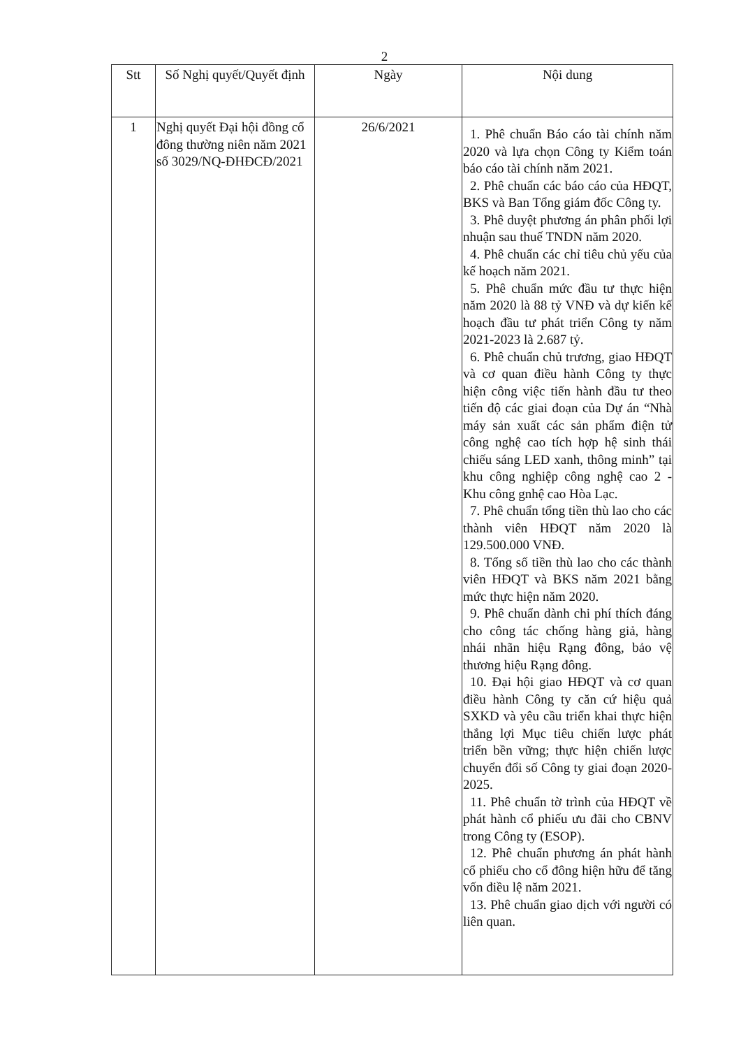2
| Stt | Số Nghị quyết/Quyết định | Ngày | Nội dung |
| --- | --- | --- | --- |
| 1 | Nghị quyết Đại hội đồng cổ đông thường niên năm 2021 số 3029/NQ-ĐHĐCĐ/2021 | 26/6/2021 | 1. Phê chuẩn Báo cáo tài chính năm 2020 và lựa chọn Công ty Kiểm toán báo cáo tài chính năm 2021. 2. Phê chuẩn các báo cáo của HĐQT, BKS và Ban Tổng giám đốc Công ty. 3. Phê duyệt phương án phân phối lợi nhuận sau thuế TNDN năm 2020. 4. Phê chuẩn các chỉ tiêu chủ yếu của kế hoạch năm 2021. 5. Phê chuẩn mức đầu tư thực hiện năm 2020 là 88 tỷ VNĐ và dự kiến kế hoạch đầu tư phát triển Công ty năm 2021-2023 là 2.687 tỷ. 6. Phê chuẩn chủ trương, giao HĐQT và cơ quan điều hành Công ty thực hiện công việc tiến hành đầu tư theo tiến độ các giai đoạn của Dự án “Nhà máy sản xuất các sản phẩm điện tử công nghệ cao tích hợp hệ sinh thái chiếu sáng LED xanh, thông minh” tại khu công nghiệp công nghệ cao 2 - Khu công gnhệ cao Hòa Lạc. 7. Phê chuẩn tổng tiền thù lao cho các thành viên HĐQT năm 2020 là 129.500.000 VNĐ. 8. Tổng số tiền thù lao cho các thành viên HĐQT và BKS năm 2021 bằng mức thực hiện năm 2020. 9. Phê chuẩn dành chi phí thích đáng cho công tác chống hàng giả, hàng nhái nhãn hiệu Rạng đông, bảo vệ thương hiệu Rạng đông. 10. Đại hội giao HĐQT và cơ quan điều hành Công ty căn cứ hiệu quả SXKD và yêu cầu triển khai thực hiện thắng lợi Mục tiêu chiến lược phát triển bền vững; thực hiện chiến lược chuyển đổi số Công ty giai đoạn 2020-2025. 11. Phê chuẩn tờ trình của HĐQT về phát hành cổ phiếu ưu đãi cho CBNV trong Công ty (ESOP). 12. Phê chuẩn phương án phát hành cổ phiếu cho cổ đông hiện hữu để tăng vốn điều lệ năm 2021. 13. Phê chuẩn giao dịch với người có liên quan. |